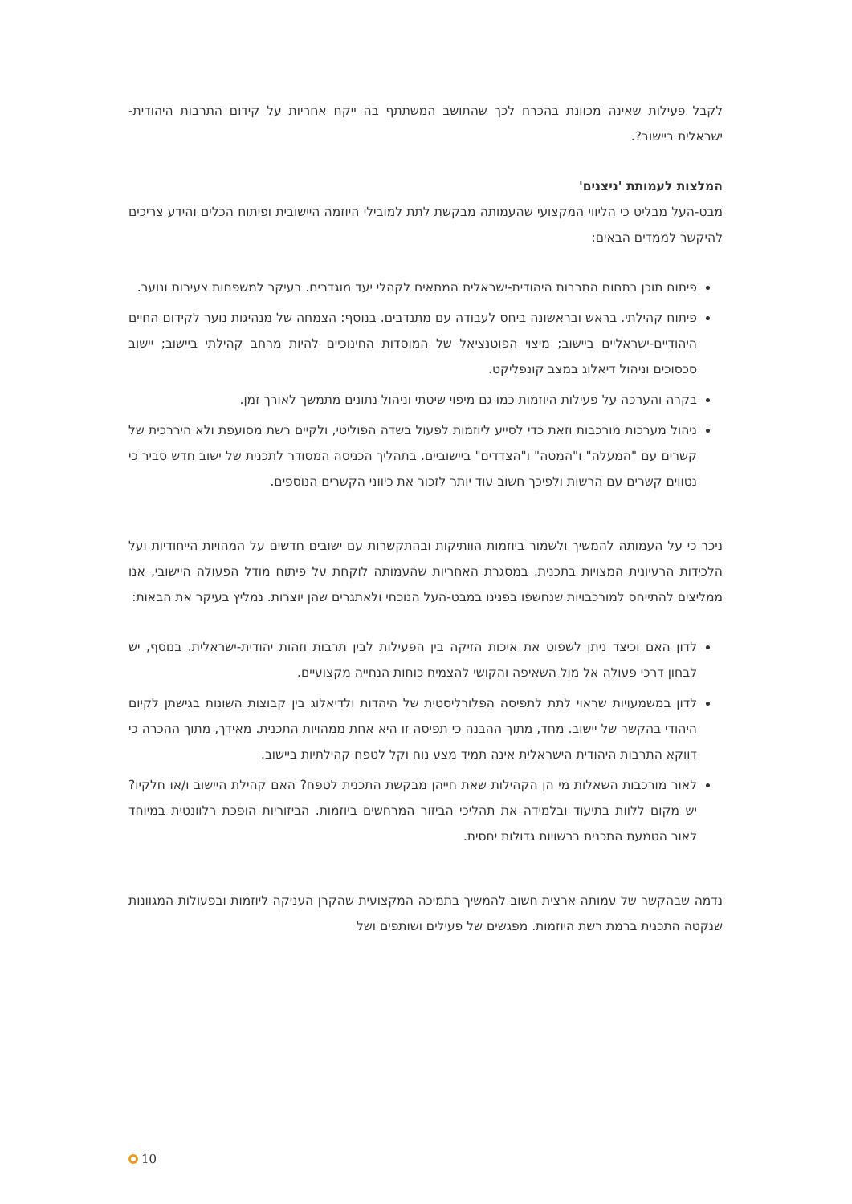לקבל פעילות שאינה מכוונת בהכרח לכך שהתושב המשתתף בה ייקח אחריות על קידום התרבות היהודית-ישראלית ביישוב?.
המלצות לעמותת 'ניצנים'
מבט-העל מבליט כי הליווי המקצועי שהעמותה מבקשת לתת למובילי היוזמה היישובית ופיתוח הכלים והידע צריכים להיקשר לממדים הבאים:
פיתוח תוכן בתחום התרבות היהודית-ישראלית המתאים לקהלי יעד מוגדרים. בעיקר למשפחות צעירות ונוער.
פיתוח קהילתי. בראש ובראשונה ביחס לעבודה עם מתנדבים. בנוסף: הצמחה של מנהיגות נוער לקידום החיים היהודיים-ישראליים ביישוב; מיצוי הפוטנציאל של המוסדות החינוכיים להיות מרחב קהילתי ביישוב; יישוב סכסוכים וניהול דיאלוג במצב קונפליקט.
בקרה והערכה על פעילות היוזמות כמו גם מיפוי שיטתי וניהול נתונים מתמשך לאורך זמן.
ניהול מערכות מורכבות וזאת כדי לסייע ליוזמות לפעול בשדה הפוליטי, ולקיים רשת מסועפת ולא היררכית של קשרים עם "המעלה" ו"המטה" ו"הצדדים" ביישוביים. בתהליך הכניסה המסודר לתכנית של ישוב חדש סביר כי נטווים קשרים עם הרשות ולפיכך חשוב עוד יותר לזכור את כיווני הקשרים הנוספים.
ניכר כי על העמותה להמשיך ולשמור ביוזמות הוותיקות ובהתקשרות עם ישובים חדשים על המהויות הייחודיות ועל הלכידות הרעיונית המצויות בתכנית. במסגרת האחריות שהעמותה לוקחת על פיתוח מודל הפעולה היישובי, אנו ממליצים להתייחס למורכבויות שנחשפו בפנינו במבט-העל הנוכחי ולאתגרים שהן יוצרות. נמליץ בעיקר את הבאות:
לדון האם וכיצד ניתן לשפוט את איכות הזיקה בין הפעילות לבין תרבות וזהות יהודית-ישראלית. בנוסף, יש לבחון דרכי פעולה אל מול השאיפה והקושי להצמיח כוחות הנחייה מקצועיים.
לדון במשמעויות שראוי לתת לתפיסה הפלורליסטית של היהדות ולדיאלוג בין קבוצות השונות בגישתן לקיום היהודי בהקשר של יישוב. מחד, מתוך ההבנה כי תפיסה זו היא אחת ממהויות התכנית. מאידך, מתוך ההכרה כי דווקא התרבות היהודית הישראלית אינה תמיד מצע נוח וקל לטפח קהילתיות ביישוב.
לאור מורכבות השאלות מי הן הקהילות שאת חייהן מבקשת התכנית לטפח? האם קהילת היישוב ו/או חלקיו? יש מקום ללוות בתיעוד ובלמידה את תהליכי הביזור המרחשים ביוזמות. הביזוריות הופכת רלוונטית במיוחד לאור הטמעת התכנית ברשויות גדולות יחסית.
נדמה שבהקשר של עמותה ארצית חשוב להמשיך בתמיכה המקצועית שהקרן העניקה ליוזמות ובפעולות המגוונות שנקטה התכנית ברמת רשת היוזמות. מפגשים של פעילים ושותפים ושל
10